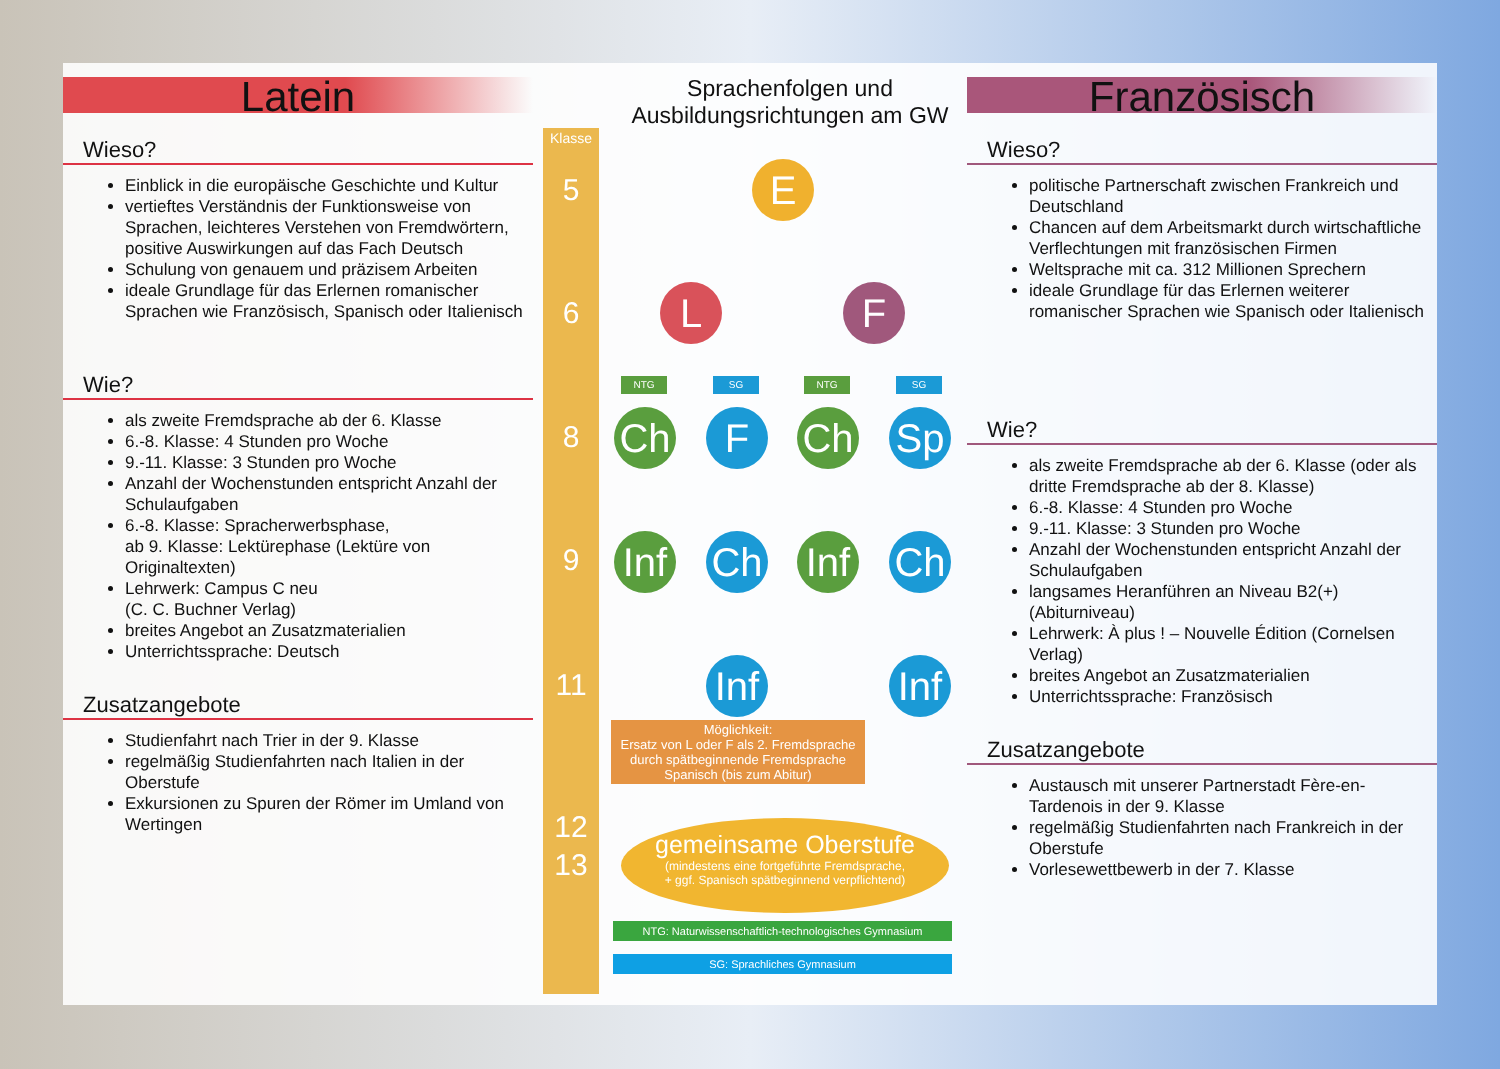Latein
Wieso?
Einblick in die europäische Geschichte und Kultur
vertieftes Verständnis der Funktionsweise von Sprachen, leichteres Verstehen von Fremdwörtern, positive Auswirkungen auf das Fach Deutsch
Schulung von genauem und präzisem Arbeiten
ideale Grundlage für das Erlernen romanischer Sprachen wie Französisch, Spanisch oder Italienisch
Wie?
als zweite Fremdsprache ab der 6. Klasse
6.-8. Klasse: 4 Stunden pro Woche
9.-11. Klasse: 3 Stunden pro Woche
Anzahl der Wochenstunden entspricht Anzahl der Schulaufgaben
6.-8. Klasse: Spracherwerbsphase,
ab 9. Klasse: Lektürephase (Lektüre von Originaltexten)
Lehrwerk: Campus C neu
(C. C. Buchner Verlag)
breites Angebot an Zusatzmaterialien
Unterrichtssprache: Deutsch
Zusatzangebote
Studienfahrt nach Trier in der 9. Klasse
regelmäßig Studienfahrten nach Italien in der Oberstufe
Exkursionen zu Spuren der Römer im Umland von Wertingen
Sprachenfolgen und
Ausbildungsrichtungen am GW
Klasse
5
6
8
9
11
12
13
E
L F
NTG SG NTG SG
Ch F Ch Sp
Inf
Ch
Inf
Ch
Inf
Inf
Möglichkeit:
Ersatz von L oder F als 2. Fremdsprache durch spätbeginnende Fremdsprache Spanisch (bis zum Abitur)
gemeinsame Oberstufe
(mindestens eine fortgeführte Fremdsprache,
+ ggf. Spanisch spätbeginnend verpflichtend)
NTG: Naturwissenschaftlich-technologisches Gymnasium
SG: Sprachliches Gymnasium
Französisch
Wieso?
politische Partnerschaft zwischen Frankreich und Deutschland
Chancen auf dem Arbeitsmarkt durch wirtschaftliche Verflechtungen mit französischen Firmen
Weltsprache mit ca. 312 Millionen Sprechern
ideale Grundlage für das Erlernen weiterer romanischer Sprachen wie Spanisch oder Italienisch
Wie?
als zweite Fremdsprache ab der 6. Klasse (oder als dritte Fremdsprache ab der 8. Klasse)
6.-8. Klasse: 4 Stunden pro Woche
9.-11. Klasse: 3 Stunden pro Woche
Anzahl der Wochenstunden entspricht Anzahl der Schulaufgaben
langsames Heranführen an Niveau B2(+) (Abiturniveau)
Lehrwerk: À plus ! – Nouvelle Édition (Cornelsen Verlag)
breites Angebot an Zusatzmaterialien
Unterrichtssprache: Französisch
Zusatzangebote
Austausch mit unserer Partnerstadt Fère-en-Tardenois in der 9. Klasse
regelmäßig Studienfahrten nach Frankreich in der Oberstufe
Vorlesewettbewerb in der 7. Klasse